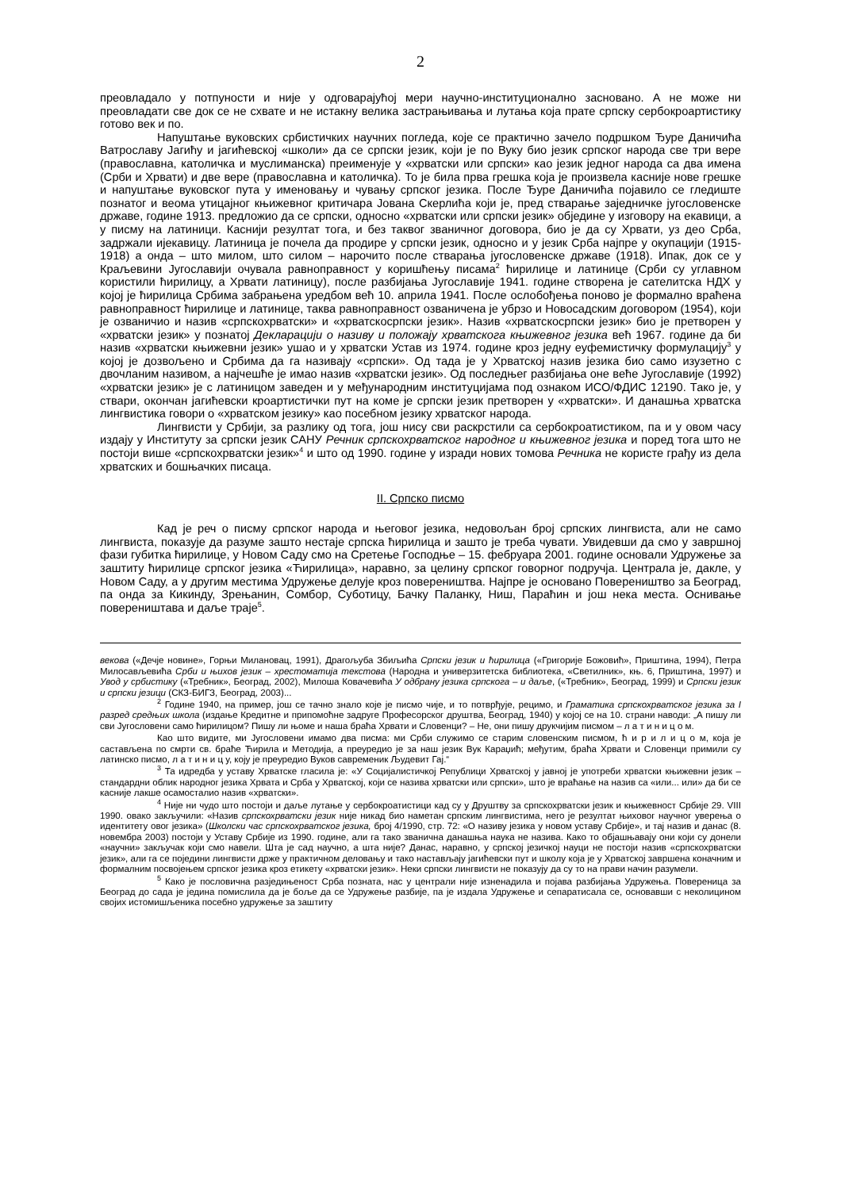2
преовладало у потпуности и није у одговарајућој мери научно-институционално засновано. А не може ни преовладати све док се не схвате и не истакну велика застрањивања и лутања која прате српску сербокроартистику готово век и по.
Напуштање вуковских србистичких научних погледа, које се практично зачело подршком Ђуре Даничића Ватрославу Јагићу и јагићевској «школи» да се српски језик, који је по Вуку био језик српског народа све три вере (православна, католичка и муслиманска) преименује у «хрватски или српски» као језик једног народа са два имена (Срби и Хрвати) и две вере (православна и католичка). То је била прва грешка која је произвела касније нове грешке и напуштање вуковског пута у именовању и чувању српског језика. После Ђуре Даничића појавило се гледиште познатог и веома утицајног књижевног критичара Јована Скерлића који је, пред стварање заједничке југословенске државе, године 1913. предложио да се српски, односно «хрватски или српски језик» објединe у изговору на екавици, а у писму на латиници. Каснији резултат тога, и без таквог званичног договора, био је да су Хрвати, уз део Срба, задржали ијекавицу. Латиница је почела да продире у српски језик, односно и у језик Срба најпре у окупацији (1915-1918) а онда – што милом, што силом – нарочито после стварања југословенске државе (1918). Ипак, док се у Краљевини Југославији очувала равноправност у коришћењу писама<sup>2</sup> ћирилице и латинице (Срби су углавном користили ћирилицу, а Хрвати латиницу), после разбијања Југославије 1941. године створена је сателитска НДХ у којој је ћирилица Србима забрањена уредбом већ 10. априла 1941. После ослобођења поново је формално враћена равноправност ћирилице и латинице, таква равноправност озваничена је убрзо и Новосадским договором (1954), који је озваничио и назив «српскохрватски» и «хрватскосрпски језик». Назив «хрватскосрпски језик» био је претворен у «хрватски језик» у познатој Декларацији о називу и положају хрватскога књижевног језика већ 1967. године да би назив «хрватски књижевни језик» ушао и у хрватски Устав из 1974. године кроз једну еуфемистичку формулацију<sup>3</sup> у којој је дозвољено и Србима да га називају «српски». Од тада је у Хрватској назив језика био само изузетно с двочланим називом, а најчешће је имао назив «хрватски језик». Од последњег разбијања оне веће Југославије (1992) «хрватски језик» је с латиницом заведен и у међународним институцијама под ознаком ИСО/ФДИС 12190. Тако је, у ствари, окончан јагићевски кроартистички пут на коме је српски језик претворен у «хрватски». И данашња хрватска лингвистика говори о «хрватском језику» као посебном језику хрватског народа.
Лингвисти у Србији, за разлику од тога, још нису сви раскрстили са сербокроатистиком, па и у овом часу издају у Институту за српски језик САНУ Речник српскохрватског народног и књижевног језика и поред тога што не постоји више «српскохрватски језик»<sup>4</sup> и што од 1990. године у изради нових томова Речника не користе грађу из дела хрватских и бошњачких писаца.
II. Српско писмо
Кад је реч о писму српског народа и његовог језика, недовољан број српских лингвиста, али не само лингвиста, показује да разуме зашто нестаје српска ћирилица и зашто је треба чувати. Увидевши да смо у завршној фази губитка ћирилице, у Новом Саду смо на Сретење Господње – 15. фебруара 2001. године основали Удружење за заштиту ћирилице српског језика «Ћирилица», наравно, за целину српског говорног подручја. Централа је, дакле, у Новом Саду, а у другим местима Удружење делује кроз поверeништва. Најпре је основано Повереништво за Београд, па онда за Кикинду, Зрењанин, Сомбор, Суботицу, Бачку Паланку, Ниш, Параћин и још нека места. Оснивање повереништава и даље траје<sup>5</sup>.
векова («Дечје новине», Горњи Милановац, 1991), Драгољуба Збиљића Српски језик и ћирилица («Григорије Божовић», Приштина, 1994), Петра Милосављевића Срби и њихов језик – хрестоматија текстова (Народна и универзитетска библиотека, «Светилник», књ. 6, Приштина, 1997) и Увод у србистику («Требник», Београд, 2002), Милоша Ковачевића У одбрану језика српскога – и даље, («Требник», Београд, 1999) и Српски језик и српски језици (СКЗ-БИГЗ, Београд, 2003)...
<sup>2</sup> Године 1940, на пример, још се тачно знало које је писмо чије, и то потврђује, рецимо, и Граматика српскохрватског језика за I разред средњих школа (издање Кредитне и припомоћне задруге Професорског друштва, Београд, 1940) у којој се на 10. страни наводи: „А пишу ли сви Југословени само ћирилицом? Пишу ли њоме и наша браћа Хрвати и Словенци? – Не, они пишу друкчијим писмом – л а т и н и ц о м.
Као што видите, ми Југословени имамо два писма: ми Срби служимо се старим словенским писмом, ћ и р и л и ц о м, која је састављена по смрти св. браће Ћирила и Методија, а преуредио је за наш језик Вук Караџић; међутим, браћа Хрвати и Словенци примили су латинско писмо, л а т и н и ц у, коју је преуредио Вуков савременик Људевит Гај.“
<sup>3</sup> Та идредба у уставу Хрватске гласила је: «У Социјалистичкој Републици Хрватској у јавној је употреби хрватски књижевни језик – стандардни облик народног језика Хрвата и Срба у Хрватској, који се назива хрватски или српски», што је враћање на назив са «или... или» да би се касније лакше осамосталио назив «хрватски».
<sup>4</sup> Није ни чудо што постоји и даље лутање у сербокроатистици кад су у Друштву за српскохрватски језик и књижевност Србије 29. VIII 1990. овако закључили: «Назив српскохрватски језик није никад био наметан српским лингвистима, него је резултат њиховог научног уверења о идентитету овог језика» (Школски час српскохрватског језика, број 4/1990, стр. 72: «О називу језика у новом уставу Србије», и тај назив и данас (8. новембра 2003) постоји у Уставу Србије из 1990. године, али га тако званична данашња наука не назива. Како то објашњавају они који су донели «научни» закључак који смо навели. Шта је сад научно, а шта није? Данас, наравно, у српској језичкој науци не постоји назив «српскохрватски језик», али га се поједини лингвисти држе у практичном деловању и тако настављају јагићевски пут и школу која је у Хрватској завршена коначним и формалним посвојењем српског језика кроз етикету «хрватски језик». Неки српски лингвисти не показују да су то на прави начин разумели.
<sup>5</sup> Како је пословична разједињеност Срба позната, нас у централи није изненадила и појава разбијања Удружења. Повереница за Београд до сада је једина помислила да је боље да се Удружење разбије, па је издала Удружење и сепаратисала се, основавши с неколицином својих истомишљеника посебно удружење за заштиту